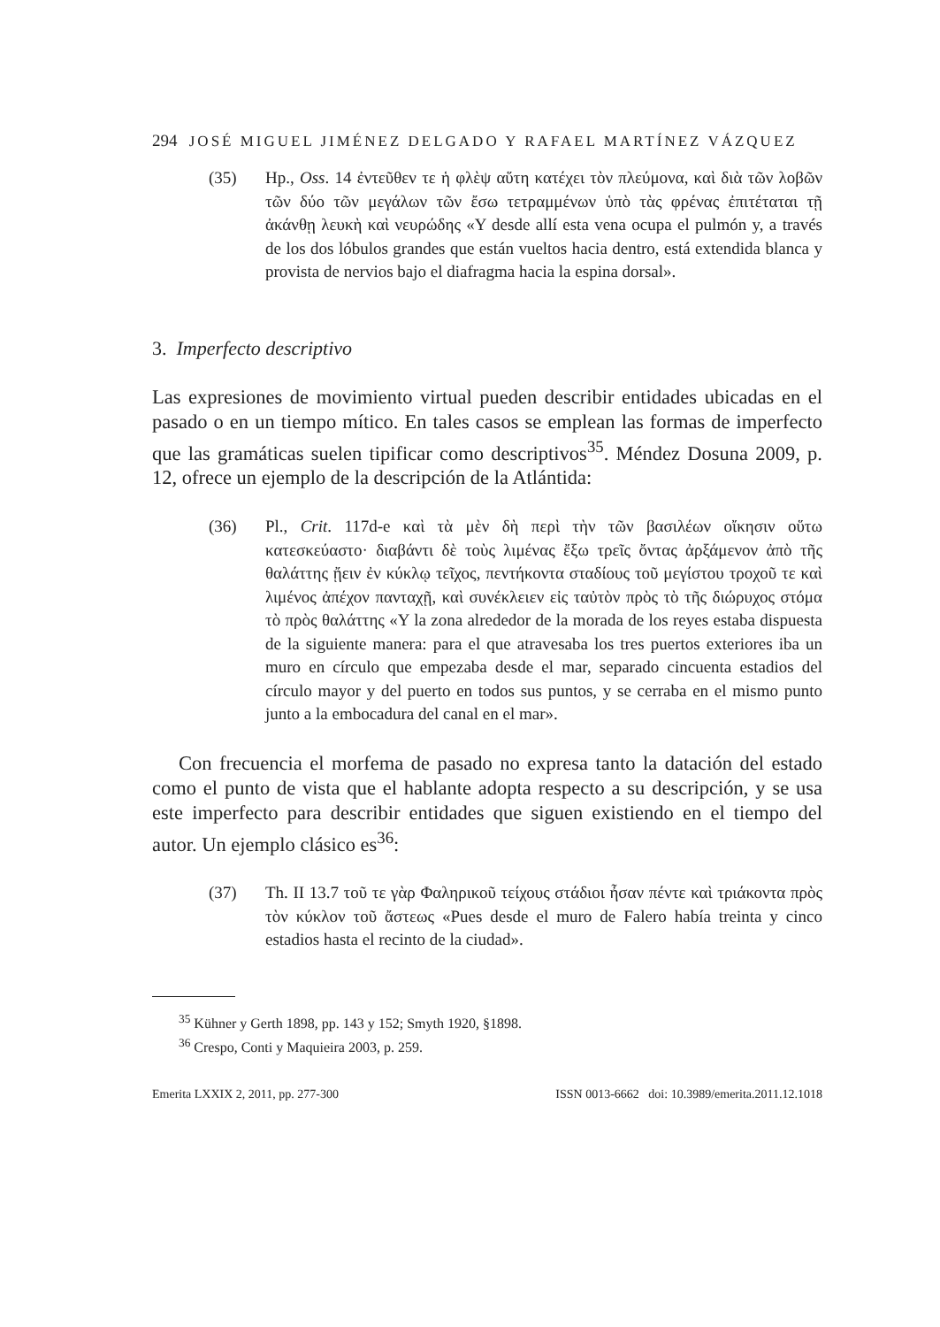294 JOSÉ MIGUEL JIMÉNEZ DELGADO Y RAFAEL MARTÍNEZ VÁZQUEZ
(35) Hp., Oss. 14 ἐντεῦθεν τε ἡ φλὲψ αὕτη κατέχει τὸν πλεύμονα, καὶ διὰ τῶν λοβῶν τῶν δύο τῶν μεγάλων τῶν ἔσω τετραμμένων ὑπὸ τὰς φρένας ἐπιτέταται τῇ ἀκάνθῃ λευκὴ καὶ νευρώδης «Y desde allí esta vena ocupa el pulmón y, a través de los dos lóbulos grandes que están vueltos hacia dentro, está extendida blanca y provista de nervios bajo el diafragma hacia la espina dorsal».
3. Imperfecto descriptivo
Las expresiones de movimiento virtual pueden describir entidades ubicadas en el pasado o en un tiempo mítico. En tales casos se emplean las formas de imperfecto que las gramáticas suelen tipificar como descriptivos<sup>35</sup>. Méndez Dosuna 2009, p. 12, ofrece un ejemplo de la descripción de la Atlántida:
(36) Pl., Crit. 117d-e καὶ τὰ μὲν δὴ περὶ τὴν τῶν βασιλέων οἴκησιν οὕτω κατεσκεύαστο· διαβάντι δὲ τοὺς λιμένας ἔξω τρεῖς ὄντας ἀρξάμενον ἀπὸ τῆς θαλάττης ᾔειν ἐν κύκλῳ τεῖχος, πεντήκοντα σταδίους τοῦ μεγίστου τροχοῦ τε καὶ λιμένος ἀπέχον πανταχῇ, καὶ συνέκλειεν εἰς ταὐτὸν πρὸς τὸ τῆς διώρυχος στόμα τὸ πρὸς θαλάττης «Y la zona alrededor de la morada de los reyes estaba dispuesta de la siguiente manera: para el que atravesaba los tres puertos exteriores iba un muro en círculo que empezaba desde el mar, separado cincuenta estadios del círculo mayor y del puerto en todos sus puntos, y se cerraba en el mismo punto junto a la embocadura del canal en el mar».
Con frecuencia el morfema de pasado no expresa tanto la datación del estado como el punto de vista que el hablante adopta respecto a su descripción, y se usa este imperfecto para describir entidades que siguen existiendo en el tiempo del autor. Un ejemplo clásico es<sup>36</sup>:
(37) Th. II 13.7 τοῦ τε γὰρ Φαληρικοῦ τείχους στάδιοι ἦσαν πέντε καὶ τριάκοντα πρὸς τὸν κύκλον τοῦ ἄστεως «Pues desde el muro de Falero había treinta y cinco estadios hasta el recinto de la ciudad».
<sup>35</sup> Kühner y Gerth 1898, pp. 143 y 152; Smyth 1920, §1898.
<sup>36</sup> Crespo, Conti y Maquieira 2003, p. 259.
Emerita LXXIX 2, 2011, pp. 277-300 ISSN 0013-6662 doi: 10.3989/emerita.2011.12.1018